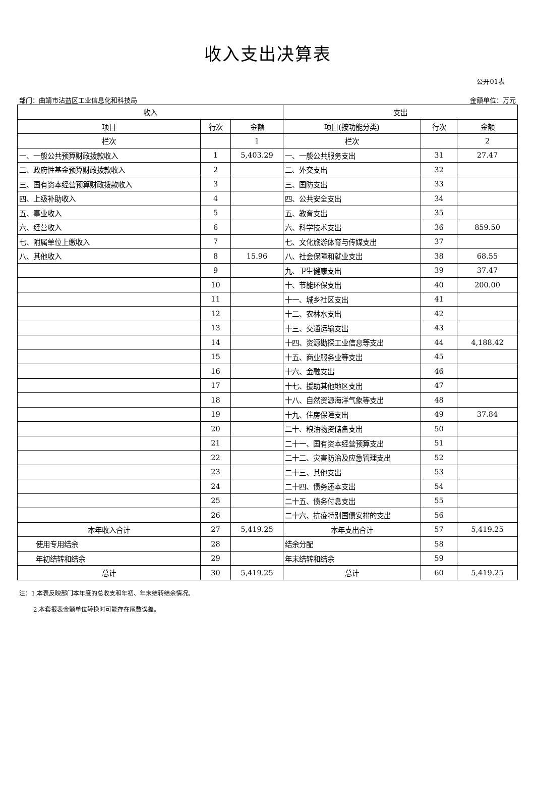收入支出决算表
公开01表
部门：曲靖市沾益区工业信息化和科技局 金额单位：万元
| 收入 | | | 支出 | | |
| --- | --- | --- | --- | --- | --- |
| 项目 | 行次 | 金额 | 项目(按功能分类) | 行次 | 金额 |
| 栏次 | | 1 | 栏次 | | 2 |
| 一、一般公共预算财政拨款收入 | 1 | 5,403.29 | 一、一般公共服务支出 | 31 | 27.47 |
| 二、政府性基金预算财政拨款收入 | 2 | | 二、外交支出 | 32 | |
| 三、国有资本经营预算财政拨款收入 | 3 | | 三、国防支出 | 33 | |
| 四、上级补助收入 | 4 | | 四、公共安全支出 | 34 | |
| 五、事业收入 | 5 | | 五、教育支出 | 35 | |
| 六、经营收入 | 6 | | 六、科学技术支出 | 36 | 859.50 |
| 七、附属单位上缴收入 | 7 | | 七、文化旅游体育与传媒支出 | 37 | |
| 八、其他收入 | 8 | 15.96 | 八、社会保障和就业支出 | 38 | 68.55 |
| | 9 | | 九、卫生健康支出 | 39 | 37.47 |
| | 10 | | 十、节能环保支出 | 40 | 200.00 |
| | 11 | | 十一、城乡社区支出 | 41 | |
| | 12 | | 十二、农林水支出 | 42 | |
| | 13 | | 十三、交通运输支出 | 43 | |
| | 14 | | 十四、资源勘探工业信息等支出 | 44 | 4,188.42 |
| | 15 | | 十五、商业服务业等支出 | 45 | |
| | 16 | | 十六、金融支出 | 46 | |
| | 17 | | 十七、援助其他地区支出 | 47 | |
| | 18 | | 十八、自然资源海洋气象等支出 | 48 | |
| | 19 | | 十九、住房保障支出 | 49 | 37.84 |
| | 20 | | 二十、粮油物资储备支出 | 50 | |
| | 21 | | 二十一、国有资本经营预算支出 | 51 | |
| | 22 | | 二十二、灾害防治及应急管理支出 | 52 | |
| | 23 | | 二十三、其他支出 | 53 | |
| | 24 | | 二十四、债务还本支出 | 54 | |
| | 25 | | 二十五、债务付息支出 | 55 | |
| | 26 | | 二十六、抗疫特别国债安排的支出 | 56 | |
| 本年收入合计 | 27 | 5,419.25 | 本年支出合计 | 57 | 5,419.25 |
| 使用专用结余 | 28 | | 结余分配 | 58 | |
| 年初结转和结余 | 29 | | 年末结转和结余 | 59 | |
| 总计 | 30 | 5,419.25 | 总计 | 60 | 5,419.25 |
注：1.本表反映部门本年度的总收支和年初、年末结转结余情况。
2.本套报表金额单位转换时可能存在尾数误差。